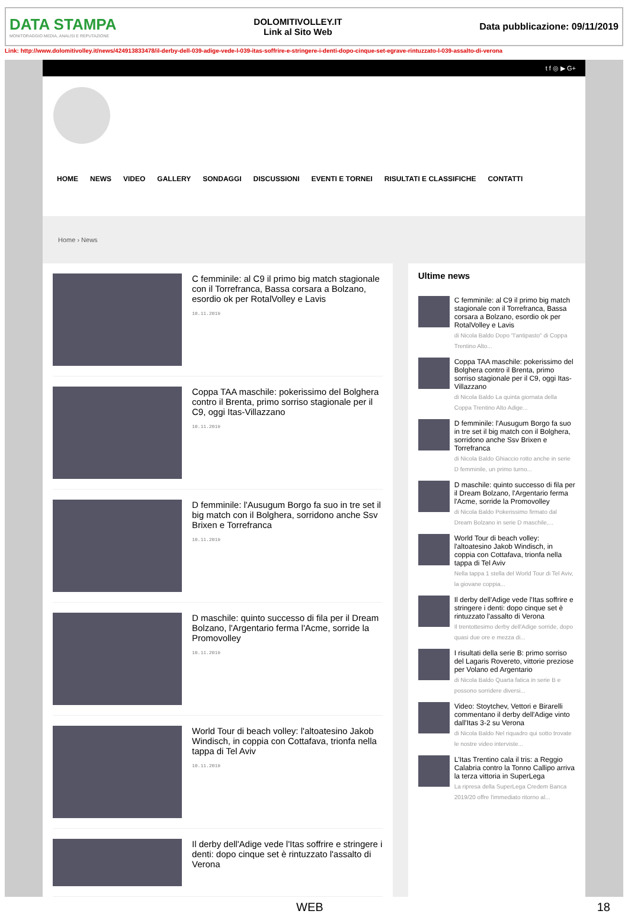DATA STAMPA
MONITORAGGIO MEDIA, ANALISI E REPUTAZIONE
DOLOMITIVOLLEY.IT
Link al Sito Web
Data pubblicazione: 09/11/2019
Link: http://www.dolomitivolley.it/news/424913833478/il-derby-dell-039-adige-vede-l-039-itas-soffrire-e-stringere-i-denti-dopo-cinque-set-egrave-rintuzzato-l-039-assalto-di-verona
t f ◎ ▶ G+
HOME NEWS VIDEO GALLERY SONDAGGI DISCUSSIONI EVENTI E TORNEI RISULTATI E CLASSIFICHE CONTATTI
Home › News
C femminile: al C9 il primo big match stagionale con il Torrefranca, Bassa corsara a Bolzano, esordio ok per RotalVolley e Lavis
10.11.2019
Coppa TAA maschile: pokerissimo del Bolghera contro il Brenta, primo sorriso stagionale per il C9, oggi Itas-Villazzano
10.11.2019
D femminile: l'Ausugum Borgo fa suo in tre set il big match con il Bolghera, sorridono anche Ssv Brixen e Torrefranca
10.11.2019
D maschile: quinto successo di fila per il Dream Bolzano, l'Argentario ferma l'Acme, sorride la Promovolley
10.11.2019
World Tour di beach volley: l'altoatesino Jakob Windisch, in coppia con Cottafava, trionfa nella tappa di Tel Aviv
10.11.2019
Il derby dell'Adige vede l'Itas soffrire e stringere i denti: dopo cinque set è rintuzzato l'assalto di Verona
Ultime news
C femminile: al C9 il primo big match stagionale con il Torrefranca, Bassa corsara a Bolzano, esordio ok per RotalVolley e Lavis
di Nicola Baldo Dopo "l'antipasto" di Coppa Trentino Alto...
Coppa TAA maschile: pokerissimo del Bolghera contro il Brenta, primo sorriso stagionale per il C9, oggi Itas-Villazzano
di Nicola Baldo La quinta giornata della Coppa Trentino Alto Adige...
D femminile: l'Ausugum Borgo fa suo in tre set il big match con il Bolghera, sorridono anche Ssv Brixen e Torrefranca
di Nicola Baldo Ghiaccio rotto anche in serie D femminile, un primo turno...
D maschile: quinto successo di fila per il Dream Bolzano, l'Argentario ferma l'Acme, sorride la Promovolley
di Nicola Baldo Pokerissimo firmato dal Dream Bolzano in serie D maschile,...
World Tour di beach volley: l'altoatesino Jakob Windisch, in coppia con Cottafava, trionfa nella tappa di Tel Aviv
Nella tappa 1 stella del World Tour di Tel Aviv, la giovane coppia...
Il derby dell'Adige vede l'Itas soffrire e stringere i denti: dopo cinque set è rintuzzato l'assalto di Verona
Il trentottesimo derby dell'Adige sorride, dopo quasi due ore e mezza di...
I risultati della serie B: primo sorriso del Lagaris Rovereto, vittorie preziose per Volano ed Argentario
di Nicola Baldo Quarta fatica in serie B e possono sorridere diversi...
Video: Stoytchev, Vettori e Birarelli commentano il derby dell'Adige vinto dall'Itas 3-2 su Verona
di Nicola Baldo Nel riquadro qui sotto trovate le nostre video interviste...
L'Itas Trentino cala il tris: a Reggio Calabria contro la Tonno Callipo arriva la terza vittoria in SuperLega
La ripresa della SuperLega Credem Banca 2019/20 offre l'immediato ritorno al...
WEB 18